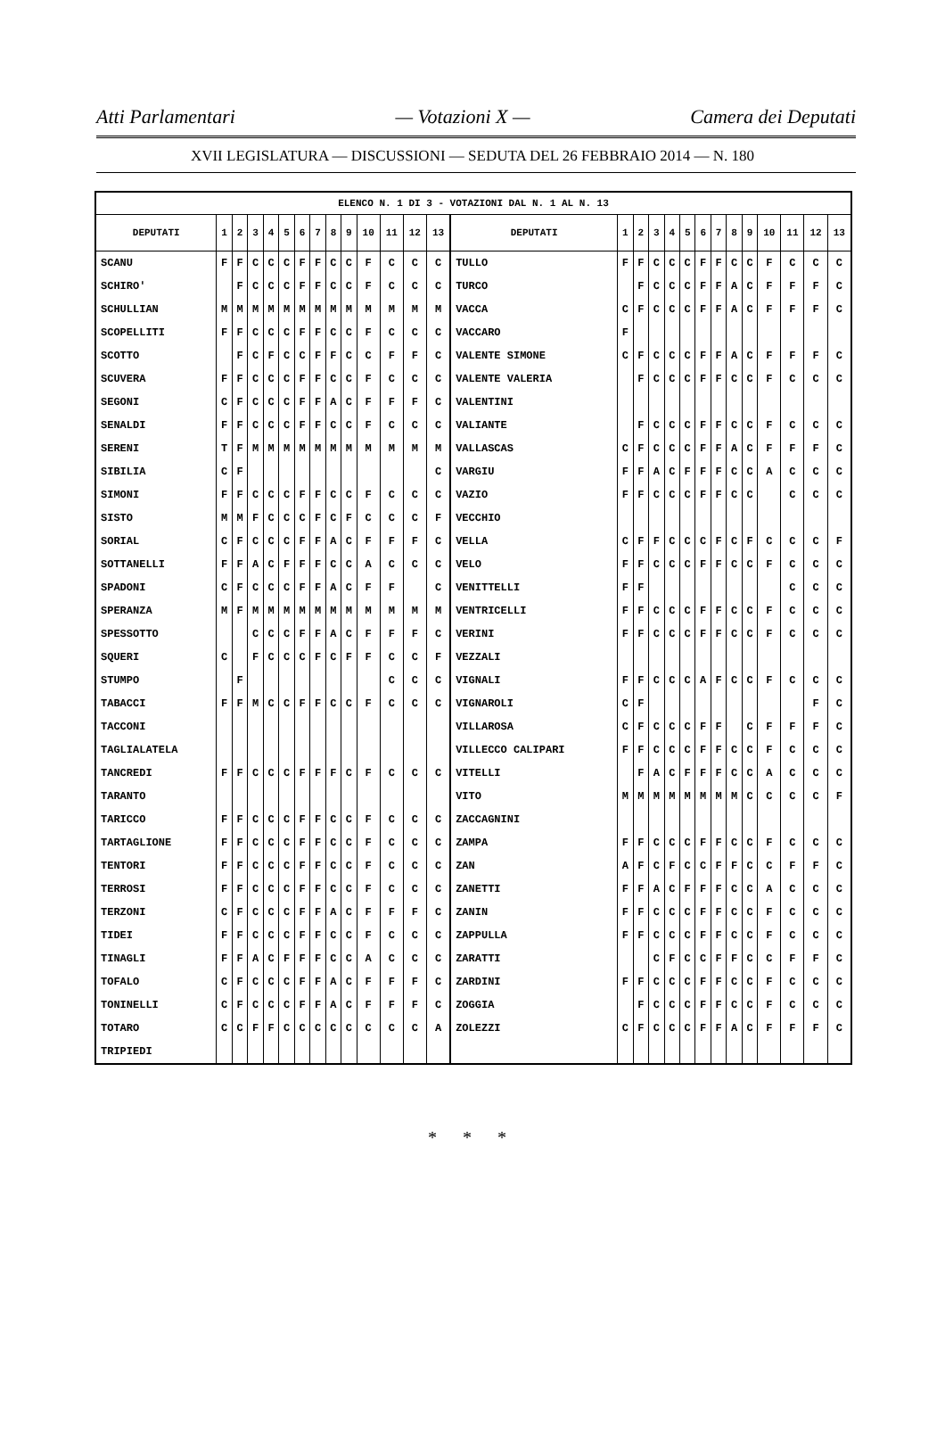Atti Parlamentari — Votazioni X — Camera dei Deputati
XVII LEGISLATURA — DISCUSSIONI — SEDUTA DEL 26 FEBBRAIO 2014 — N. 180
| ELENCO N. 1 DI 3 - VOTAZIONI DAL N. 1 AL N. 13 | | | | | | | | | | | | | | | | | | | | | | | | | | | |
| --- | --- | --- | --- | --- | --- | --- | --- | --- | --- | --- | --- | --- | --- | --- | --- | --- | --- | --- | --- | --- | --- | --- | --- | --- | --- | --- | --- |
| DEPUTATI | 1 | 2 | 3 | 4 | 5 | 6 | 7 | 8 | 9 | 10 | 11 | 12 | 13 | DEPUTATI | 1 | 2 | 3 | 4 | 5 | 6 | 7 | 8 | 9 | 10 | 11 | 12 | 13 |
| SCANU | F | F | C | C | C | F | F | C | C | F | C | C | C | TULLO | F | F | C | C | C | F | F | C | C | F | C | C | C |
| SCHIRO' | | F | C | C | C | F | F | C | C | F | C | C | C | TURCO | | F | C | C | C | F | F | A | C | F | F | F | C |
| SCHULLIAN | M | M | M | M | M | M | M | M | M | M | M | M | M | VACCA | C | F | C | C | C | F | F | A | C | F | F | F | C |
| SCOPELLITI | F | F | C | C | C | F | F | C | C | F | C | C | C | VACCARO | F | | | | | | | | | | | | |
| SCOTTO | | F | C | F | C | C | F | F | C | C | F | F | C | VALENTE SIMONE | C | F | C | C | C | F | F | A | C | F | F | F | C |
| SCUVERA | F | F | C | C | C | F | F | C | C | F | C | C | C | VALENTE VALERIA | | F | C | C | C | F | F | C | C | F | C | C | C |
| SEGONI | C | F | C | C | C | F | F | A | C | F | F | F | C | VALENTINI | | | | | | | | | | | | | |
| SENALDI | F | F | C | C | C | F | F | C | C | F | C | C | C | VALIANTE | | F | C | C | C | F | F | C | C | F | C | C | C |
| SERENI | T | F | M | M | M | M | M | M | M | M | M | M | M | VALLASCAS | C | F | C | C | C | F | F | A | C | F | F | F | C |
| SIBILIA | C | F | | | | | | | | | | | C | VARGIU | F | F | A | C | F | F | F | C | C | A | C | C | C |
| SIMONI | F | F | C | C | C | F | F | C | C | F | C | C | C | VAZIO | F | F | C | C | C | F | F | C | C | | C | C | C |
| SISTO | M | M | F | C | C | C | F | C | F | C | C | C | F | VECCHIO | | | | | | | | | | | | | |
| SORIAL | C | F | C | C | C | F | F | A | C | F | F | F | C | VELLA | C | F | F | C | C | C | F | C | F | C | C | C | F |
| SOTTANELLI | F | F | A | C | F | F | F | C | C | A | C | C | C | VELO | F | F | C | C | C | F | F | C | C | F | C | C | C |
| SPADONI | C | F | C | C | C | F | F | A | C | F | F | | C | VENITTELLI | F | F | | | | | | | | | C | C | C |
| SPERANZA | M | F | M | M | M | M | M | M | M | M | M | M | M | VENTRICELLI | F | F | C | C | C | F | F | C | C | F | C | C | C |
| SPESSOTTO | | | C | C | C | F | F | A | C | F | F | F | C | VERINI | F | F | C | C | C | F | F | C | C | F | C | C | C |
| SQUERI | C | | F | C | C | C | F | C | F | F | C | C | F | VEZZALI | | | | | | | | | | | | | |
| STUMPO | | F | | | | | | | | | C | C | C | VIGNALI | F | F | C | C | C | A | F | C | C | F | C | C | C |
| TABACCI | F | F | M | C | C | F | F | C | C | F | C | C | C | VIGNAROLI | C | F | | | | | | | | | | F | C |
| TACCONI | | | | | | | | | | | | | | VILLAROSA | C | F | C | C | C | F | F | | C | F | F | F | C |
| TAGLIALATELA | | | | | | | | | | | | | | VILLECCO CALIPARI | F | F | C | C | C | F | F | C | C | F | C | C | C |
| TANCREDI | F | F | C | C | C | F | F | F | C | F | C | C | C | VITELLI | | F | A | C | F | F | F | C | C | A | C | C | C |
| TARANTO | | | | | | | | | | | | | | VITO | M | M | M | M | M | M | M | M | C | C | C | C | F |
| TARICCO | F | F | C | C | C | F | F | C | C | F | C | C | C | ZACCAGNINI | | | | | | | | | | | | | |
| TARTAGLIONE | F | F | C | C | C | F | F | C | C | F | C | C | C | ZAMPA | F | F | C | C | C | F | F | C | C | F | C | C | C |
| TENTORI | F | F | C | C | C | F | F | C | C | F | C | C | C | ZAN | A | F | C | F | C | C | F | F | C | C | F | F | C |
| TERROSI | F | F | C | C | C | F | F | C | C | F | C | C | C | ZANETTI | F | F | A | C | F | F | F | C | C | A | C | C | C |
| TERZONI | C | F | C | C | C | F | F | A | C | F | F | F | C | ZANIN | F | F | C | C | C | F | F | C | C | F | C | C | C |
| TIDEI | F | F | C | C | C | F | F | C | C | F | C | C | C | ZAPPULLA | F | F | C | C | C | F | F | C | C | F | C | C | C |
| TINAGLI | F | F | A | C | F | F | F | C | C | A | C | C | C | ZARATTI | | | C | F | C | C | F | F | C | C | F | F | C |
| TOFALO | C | F | C | C | C | F | F | A | C | F | F | F | C | ZARDINI | F | F | C | C | C | F | F | C | C | F | C | C | C |
| TONINELLI | C | F | C | C | C | F | F | A | C | F | F | F | C | ZOGGIA | | F | C | C | C | F | F | C | C | F | C | C | C |
| TOTARO | C | C | F | F | C | C | C | C | C | C | C | C | A | ZOLEZZI | C | F | C | C | C | F | F | A | C | F | F | F | C |
| TRIPIEDI | | | | | | | | | | | | | | | | | | | | | | | | | | | |
* * *